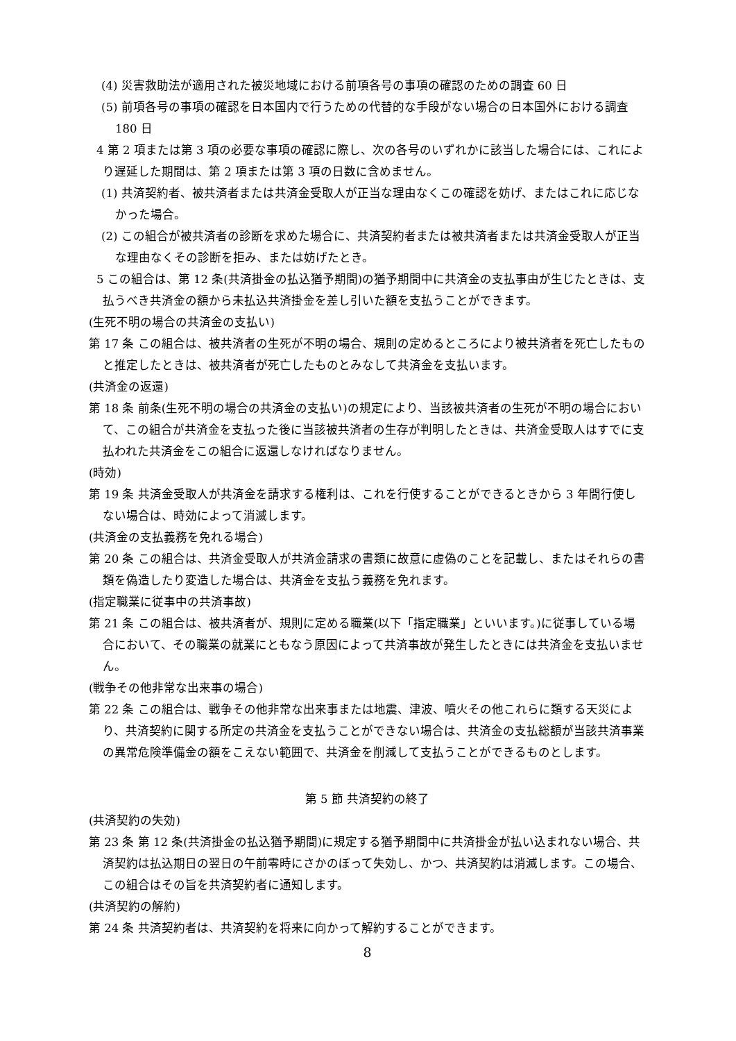(4) 災害救助法が適用された被災地域における前項各号の事項の確認のための調査 60 日
(5) 前項各号の事項の確認を日本国内で行うための代替的な手段がない場合の日本国外における調査 180 日
4 第 2 項または第 3 項の必要な事項の確認に際し、次の各号のいずれかに該当した場合には、これにより遅延した期間は、第 2 項または第 3 項の日数に含めません。
(1) 共済契約者、被共済者または共済金受取人が正当な理由なくこの確認を妨げ、またはこれに応じなかった場合。
(2) この組合が被共済者の診断を求めた場合に、共済契約者または被共済者または共済金受取人が正当な理由なくその診断を拒み、または妨げたとき。
5 この組合は、第 12 条(共済掛金の払込猶予期間)の猶予期間中に共済金の支払事由が生じたときは、支払うべき共済金の額から未払込共済掛金を差し引いた額を支払うことができます。
(生死不明の場合の共済金の支払い)
第 17 条 この組合は、被共済者の生死が不明の場合、規則の定めるところにより被共済者を死亡したものと推定したときは、被共済者が死亡したものとみなして共済金を支払います。
(共済金の返還)
第 18 条 前条(生死不明の場合の共済金の支払い)の規定により、当該被共済者の生死が不明の場合において、この組合が共済金を支払った後に当該被共済者の生存が判明したときは、共済金受取人はすでに支払われた共済金をこの組合に返還しなければなりません。
(時効)
第 19 条 共済金受取人が共済金を請求する権利は、これを行使することができるときから 3 年間行使しない場合は、時効によって消滅します。
(共済金の支払義務を免れる場合)
第 20 条 この組合は、共済金受取人が共済金請求の書類に故意に虚偽のことを記載し、またはそれらの書類を偽造したり変造した場合は、共済金を支払う義務を免れます。
(指定職業に従事中の共済事故)
第 21 条 この組合は、被共済者が、規則に定める職業(以下「指定職業」といいます。)に従事している場合において、その職業の就業にともなう原因によって共済事故が発生したときには共済金を支払いません。
(戦争その他非常な出来事の場合)
第 22 条 この組合は、戦争その他非常な出来事または地震、津波、噴火その他これらに類する天災により、共済契約に関する所定の共済金を支払うことができない場合は、共済金の支払総額が当該共済事業の異常危険準備金の額をこえない範囲で、共済金を削減して支払うことができるものとします。
第 5 節 共済契約の終了
(共済契約の失効)
第 23 条 第 12 条(共済掛金の払込猶予期間)に規定する猶予期間中に共済掛金が払い込まれない場合、共済契約は払込期日の翌日の午前零時にさかのぼって失効し、かつ、共済契約は消滅します。この場合、この組合はその旨を共済契約者に通知します。
(共済契約の解約)
第 24 条 共済契約者は、共済契約を将来に向かって解約することができます。
8